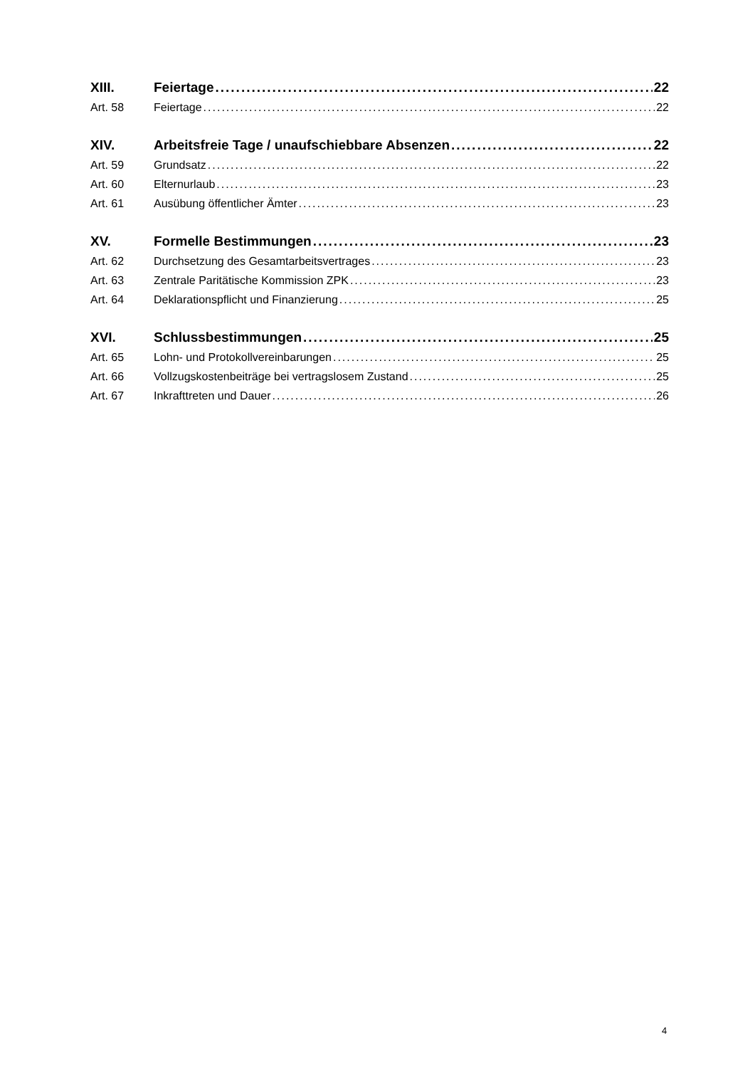XIII. Feiertage 22
Art. 58 Feiertage 22
XIV. Arbeitsfreie Tage / unaufschiebbare Absenzen 22
Art. 59 Grundsatz 22
Art. 60 Elternurlaub 23
Art. 61 Ausübung öffentlicher Ämter 23
XV. Formelle Bestimmungen 23
Art. 62 Durchsetzung des Gesamtarbeitsvertrages 23
Art. 63 Zentrale Paritätische Kommission ZPK 23
Art. 64 Deklarationspflicht und Finanzierung 25
XVI. Schlussbestimmungen 25
Art. 65 Lohn- und Protokollvereinbarungen 25
Art. 66 Vollzugskostenbeiträge bei vertragslosem Zustand 25
Art. 67 Inkrafttreten und Dauer 26
4